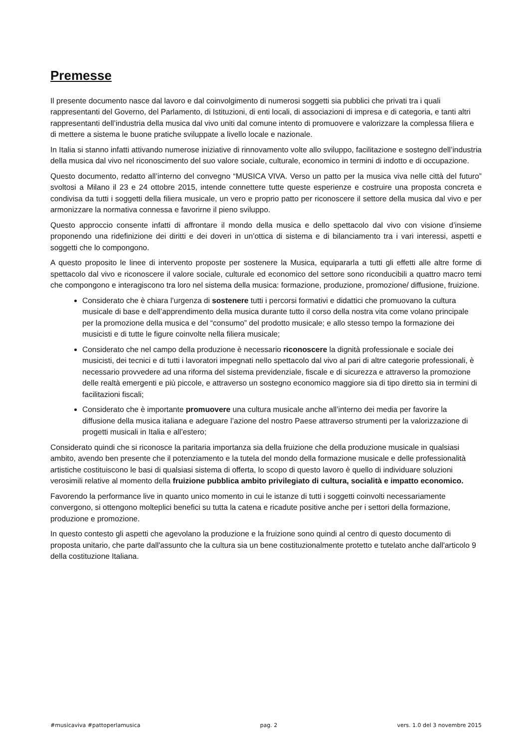Premesse
Il presente documento nasce dal lavoro e dal coinvolgimento di numerosi soggetti sia pubblici che privati tra i quali rappresentanti del Governo, del Parlamento, di Istituzioni, di enti locali, di associazioni di impresa e di categoria, e tanti altri rappresentanti dell’industria della musica dal vivo uniti dal comune intento di promuovere e valorizzare la complessa filiera e di mettere a sistema le buone pratiche sviluppate a livello locale e nazionale.
In Italia si stanno infatti attivando numerose iniziative di rinnovamento volte allo sviluppo, facilitazione e sostegno dell’industria della musica dal vivo nel riconoscimento del suo valore sociale, culturale, economico in termini di indotto e di occupazione.
Questo documento, redatto all’interno del convegno “MUSICA VIVA. Verso un patto per la musica viva nelle città del futuro” svoltosi a Milano il 23 e 24 ottobre 2015, intende connettere tutte queste esperienze e costruire una proposta concreta e condivisa da tutti i soggetti della filiera musicale, un vero e proprio patto per riconoscere il settore della musica dal vivo e per armonizzare la normativa connessa e favorirne il pieno sviluppo.
Questo approccio consente infatti di affrontare il mondo della musica e dello spettacolo dal vivo con visione d’insieme proponendo una ridefinizione dei diritti e dei doveri in un’ottica di sistema e di bilanciamento tra i vari interessi, aspetti e soggetti che lo compongono.
A questo proposito le linee di intervento proposte per sostenere la Musica, equipararla a tutti gli effetti alle altre forme di spettacolo dal vivo e riconoscere il valore sociale, culturale ed economico del settore sono riconducibili a quattro macro temi che compongono e interagiscono tra loro nel sistema della musica: formazione, produzione, promozione/ diffusione, fruizione.
Considerato che è chiara l’urgenza di sostenere tutti i percorsi formativi e didattici che promuovano la cultura musicale di base e dell’apprendimento della musica durante tutto il corso della nostra vita come volano principale per la promozione della musica e del “consumo” del prodotto musicale; e allo stesso tempo la formazione dei musicisti e di tutte le figure coinvolte nella filiera musicale;
Considerato che nel campo della produzione è necessario riconoscere la dignità professionale e sociale dei musicisti, dei tecnici e di tutti i lavoratori impegnati nello spettacolo dal vivo al pari di altre categorie professionali, è necessario provvedere ad una riforma del sistema previdenziale, fiscale e di sicurezza e attraverso la promozione delle realtà emergenti e più piccole, e attraverso un sostegno economico maggiore sia di tipo diretto sia in termini di facilitazioni fiscali;
Considerato che è importante promuovere una cultura musicale anche all’interno dei media per favorire la diffusione della musica italiana e adeguare l’azione del nostro Paese attraverso strumenti per la valorizzazione di progetti musicali in Italia e all’estero;
Considerato quindi che si riconosce la paritaria importanza sia della fruizione che della produzione musicale in qualsiasi ambito, avendo ben presente che il potenziamento e la tutela del mondo della formazione musicale e delle professionalità artistiche costituiscono le basi di qualsiasi sistema di offerta, lo scopo di questo lavoro è quello di individuare soluzioni verosimili relative al momento della fruizione pubblica ambito privilegiato di cultura, socialità e impatto economico.
Favorendo la performance live in quanto unico momento in cui le istanze di tutti i soggetti coinvolti necessariamente convergono, si ottengono molteplici benefici su tutta la catena e ricadute positive anche per i settori della formazione, produzione e promozione.
In questo contesto gli aspetti che agevolano la produzione e la fruizione sono quindi al centro di questo documento di proposta unitario, che parte dall'assunto che la cultura sia un bene costituzionalmente protetto e tutelato anche dall'articolo 9 della costituzione Italiana.
#musicaviva #pattoperlamusica pag. 2 vers. 1.0 del 3 novembre 2015